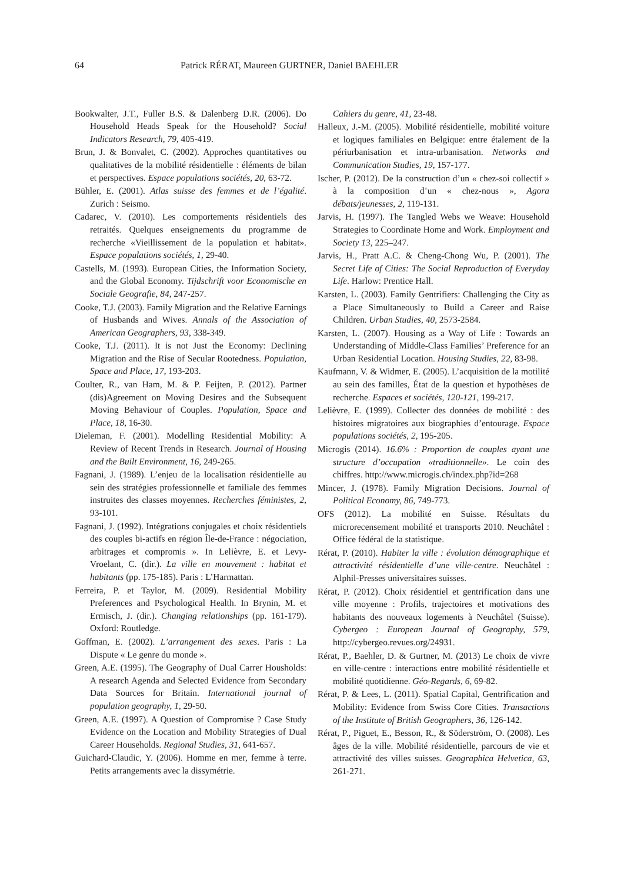64 Patrick RÉRAT, Maureen GURTNER, Daniel BAEHLER
Bookwalter, J.T., Fuller B.S. & Dalenberg D.R. (2006). Do Household Heads Speak for the Household? Social Indicators Research, 79, 405-419.
Brun, J. & Bonvalet, C. (2002). Approches quantitatives ou qualitatives de la mobilité résidentielle : éléments de bilan et perspectives. Espace populations sociétés, 20, 63-72.
Bühler, E. (2001). Atlas suisse des femmes et de l’égalité. Zurich : Seismo.
Cadarec, V. (2010). Les comportements résidentiels des retraités. Quelques enseignements du programme de recherche «Vieillissement de la population et habitat». Espace populations sociétés, 1, 29-40.
Castells, M. (1993). European Cities, the Information Society, and the Global Economy. Tijdschrift voor Economische en Sociale Geografie, 84, 247-257.
Cooke, T.J. (2003). Family Migration and the Relative Earnings of Husbands and Wives. Annals of the Association of American Geographers, 93, 338-349.
Cooke, T.J. (2011). It is not Just the Economy: Declining Migration and the Rise of Secular Rootedness. Population, Space and Place, 17, 193-203.
Coulter, R., van Ham, M. & P. Feijten, P. (2012). Partner (dis)Agreement on Moving Desires and the Subsequent Moving Behaviour of Couples. Population, Space and Place, 18, 16-30.
Dieleman, F. (2001). Modelling Residential Mobility: A Review of Recent Trends in Research. Journal of Housing and the Built Environment, 16, 249-265.
Fagnani, J. (1989). L’enjeu de la localisation résidentielle au sein des stratégies professionnelle et familiale des femmes instruites des classes moyennes. Recherches féministes, 2, 93-101.
Fagnani, J. (1992). Intégrations conjugales et choix résidentiels des couples bi-actifs en région Île-de-France : négociation, arbitrages et compromis ». In Lelièvre, E. et Levy-Vroelant, C. (dir.). La ville en mouvement : habitat et habitants (pp. 175-185). Paris : L’Harmattan.
Ferreira, P. et Taylor, M. (2009). Residential Mobility Preferences and Psychological Health. In Brynin, M. et Ermisch, J. (dir.). Changing relationships (pp. 161-179). Oxford: Routledge.
Goffman, E. (2002). L’arrangement des sexes. Paris : La Dispute « Le genre du monde ».
Green, A.E. (1995). The Geography of Dual Carrer Housholds: A research Agenda and Selected Evidence from Secondary Data Sources for Britain. International journal of population geography, 1, 29-50.
Green, A.E. (1997). A Question of Compromise ? Case Study Evidence on the Location and Mobility Strategies of Dual Career Households. Regional Studies, 31, 641-657.
Guichard-Claudic, Y. (2006). Homme en mer, femme à terre. Petits arrangements avec la dissymétrie.
Cahiers du genre, 41, 23-48.
Halleux, J.-M. (2005). Mobilité résidentielle, mobilité voiture et logiques familiales en Belgique: entre étalement de la périurbanisation et intra-urbanisation. Networks and Communication Studies, 19, 157-177.
Ischer, P. (2012). De la construction d’un « chez-soi collectif » à la composition d’un « chez-nous », Agora débats/jeunesses, 2, 119-131.
Jarvis, H. (1997). The Tangled Webs we Weave: Household Strategies to Coordinate Home and Work. Employment and Society 13, 225–247.
Jarvis, H., Pratt A.C. & Cheng-Chong Wu, P. (2001). The Secret Life of Cities: The Social Reproduction of Everyday Life. Harlow: Prentice Hall.
Karsten, L. (2003). Family Gentrifiers: Challenging the City as a Place Simultaneously to Build a Career and Raise Children. Urban Studies, 40, 2573-2584.
Karsten, L. (2007). Housing as a Way of Life : Towards an Understanding of Middle-Class Families’ Preference for an Urban Residential Location. Housing Studies, 22, 83-98.
Kaufmann, V. & Widmer, E. (2005). L’acquisition de la motilité au sein des familles, État de la question et hypothèses de recherche. Espaces et sociétés, 120-121, 199-217.
Lelièvre, E. (1999). Collecter des données de mobilité : des histoires migratoires aux biographies d’entourage. Espace populations sociétés, 2, 195-205.
Microgis (2014). 16.6% : Proportion de couples ayant une structure d’occupation «traditionnelle». Le coin des chiffres. http://www.microgis.ch/index.php?id=268
Mincer, J. (1978). Family Migration Decisions. Journal of Political Economy, 86, 749-773.
OFS (2012). La mobilité en Suisse. Résultats du microrecensement mobilité et transports 2010. Neuchâtel : Office fédéral de la statistique.
Rérat, P. (2010). Habiter la ville : évolution démographique et attractivité résidentielle d’une ville-centre. Neuchâtel : Alphil-Presses universitaires suisses.
Rérat, P. (2012). Choix résidentiel et gentrification dans une ville moyenne : Profils, trajectoires et motivations des habitants des nouveaux logements à Neuchâtel (Suisse). Cybergeo : European Journal of Geography, 579, http://cybergeo.revues.org/24931.
Rérat, P., Baehler, D. & Gurtner, M. (2013) Le choix de vivre en ville-centre : interactions entre mobilité résidentielle et mobilité quotidienne. Géo-Regards, 6, 69-82.
Rérat, P. & Lees, L. (2011). Spatial Capital, Gentrification and Mobility: Evidence from Swiss Core Cities. Transactions of the Institute of British Geographers, 36, 126-142.
Rérat, P., Piguet, E., Besson, R., & Söderström, O. (2008). Les âges de la ville. Mobilité résidentielle, parcours de vie et attractivité des villes suisses. Geographica Helvetica, 63, 261-271.